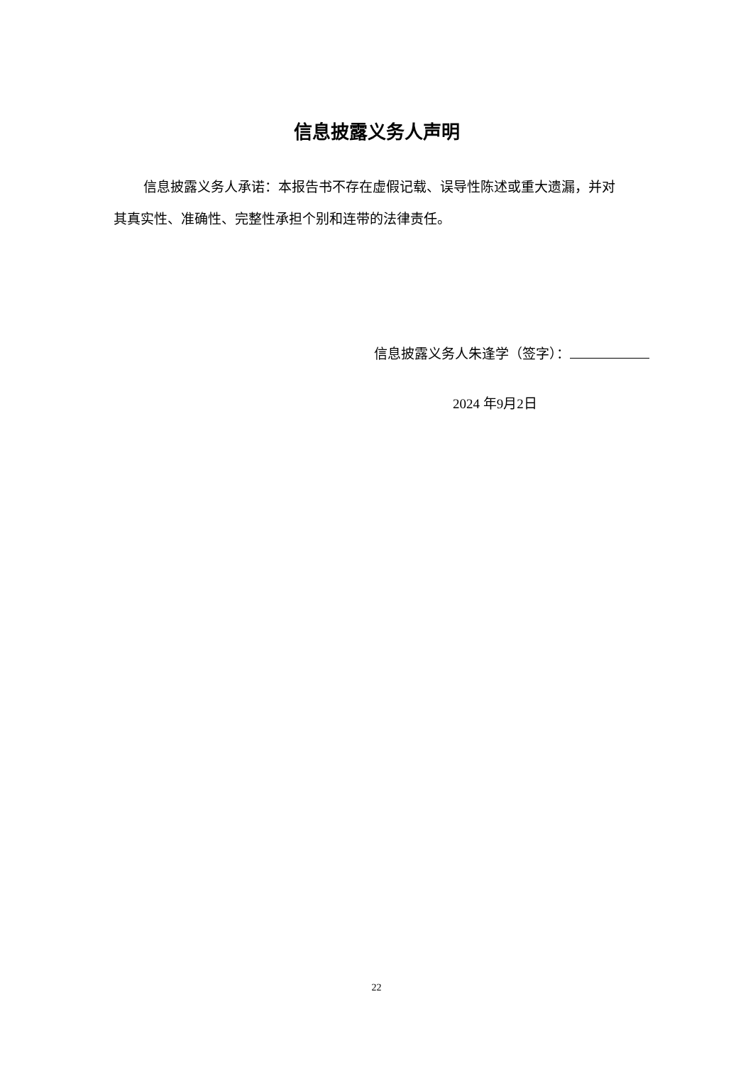信息披露义务人声明
信息披露义务人承诺：本报告书不存在虚假记载、误导性陈述或重大遗漏，并对其真实性、准确性、完整性承担个别和连带的法律责任。
信息披露义务人朱逢学（签字）：
2024 年9月2日
22